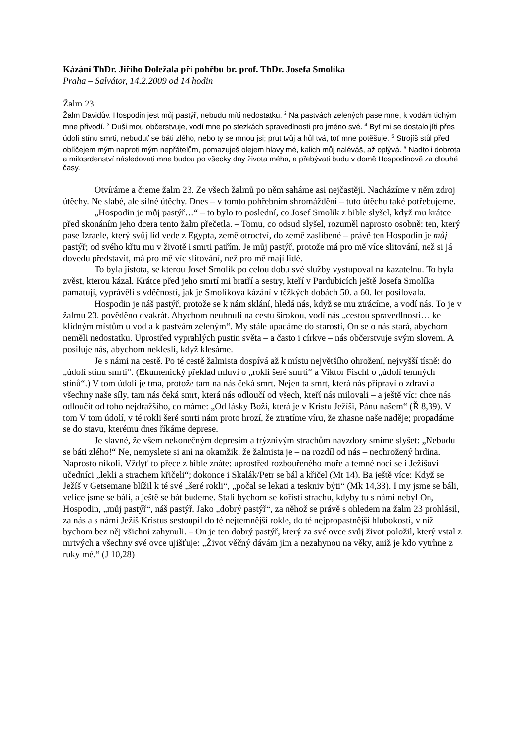Kázání ThDr. Jiřího Doležala při pohřbu br. prof. ThDr. Josefa Smolíka
Praha – Salvátor, 14.2.2009 od 14 hodin
Žalm 23:
Žalm Davidův. Hospodin jest můj pastýř, nebudu míti nedostatku. <sup>2</sup> Na pastvách zelených pase mne, k vodám tichým mne přivodí. <sup>3</sup> Duši mou občerstvuje, vodí mne po stezkách spravedlnosti pro jméno své. <sup>4</sup> Byť mi se dostalo jíti přes údolí stínu smrti, nebuduť se báti zlého, nebo ty se mnou jsi; prut tvůj a hůl tvá, toť mne potěšuje. <sup>5</sup> Strojíš stůl před oblíčejem mým naproti mým nepřátelům, pomazuješ olejem hlavy mé, kalich můj naléváš, až oplývá. <sup>6</sup> Nadto i dobrota a milosrdenství následovati mne budou po všecky dny života mého, a přebývati budu v domě Hospodinově za dlouhé časy.
Otvíráme a čteme žalm 23. Ze všech žalmů po něm saháme asi nejčastěji. Nacházíme v něm zdroj útěchy. Ne slabé, ale silné útěchy. Dnes – v tomto pohřebním shromáždění – tuto útěchu také potřebujeme.
„Hospodin je můj pastýř…“ – to bylo to poslední, co Josef Smolík z bible slyšel, když mu krátce před skonáním jeho dcera tento žalm přečetla. – Tomu, co odsud slyšel, rozuměl naprosto osobně: ten, který pase Izraele, který svůj lid vede z Egypta, země otroctví, do země zaslíbené – právě ten Hospodin je můj pastýř; od svého křtu mu v životě i smrti patřím. Je můj pastýř, protože má pro mě více slitování, než si já dovedu představit, má pro mě víc slitování, než pro mě mají lidé.
To byla jistota, se kterou Josef Smolík po celou dobu své služby vystupoval na kazatelnu. To byla zvěst, kterou kázal. Krátce před jeho smrtí mi bratří a sestry, kteří v Pardubicích ještě Josefa Smolíka pamatují, vyprávěli s vděčností, jak je Smolíkova kázání v těžkých dobách 50. a 60. let posilovala.
Hospodin je náš pastýř, protože se k nám sklání, hledá nás, když se mu ztrácíme, a vodí nás. To je v žalmu 23. pověděno dvakrát. Abychom neuhnuli na cestu širokou, vodí nás „cestou spravedlnosti… ke klidným místům u vod a k pastvám zeleným“. My stále upadáme do starostí, On se o nás stará, abychom neměli nedostatku. Uprostřed vyprahlých pustin světa – a často i církve – nás občerstvuje svým slovem. A posiluje nás, abychom neklesli, když klesáme.
Je s námi na cestě. Po té cestě žalmista dospívá až k místu největšího ohrožení, nejvyšší tísně: do „údolí stínu smrti“. (Ekumenický překlad mluví o „rokli šeré smrti“ a Viktor Fischl o „údolí temných stínů“.) V tom údolí je tma, protože tam na nás čeká smrt. Nejen ta smrt, která nás připraví o zdraví a všechny naše síly, tam nás čeká smrt, která nás odloučí od všech, kteří nás milovali – a ještě víc: chce nás odloučit od toho nejdražšího, co máme: „Od lásky Boží, která je v Kristu Ježíši, Pánu našem“ (Ř 8,39). V tom V tom údolí, v té rokli šeré smrti nám proto hrozí, že ztratíme víru, že zhasne naše naděje; propadáme se do stavu, kterému dnes říkáme deprese.
Je slavné, že všem nekonečným depresím a trýznivým strachům navzdory smíme slyšet: „Nebudu se báti zlého!“ Ne, nemyslete si ani na okamžik, že žalmista je – na rozdíl od nás – neohrožený hrdina. Naprosto nikoli. Vždyť to přece z bible znáte: uprostřed rozbouřeného moře a temné noci se i Ježíšovi učedníci „lekli a strachem křičeli“; dokonce i Skalák/Petr se bál a křičel (Mt 14). Ba ještě více: Když se Ježíš v Getsemane blížil k té své „šeré rokli“, „počal se lekati a teskniv býti“ (Mk 14,33). I my jsme se báli, velice jsme se báli, a ještě se bát budeme. Stali bychom se kořistí strachu, kdyby tu s námi nebyl On, Hospodin, „můj pastýř“, náš pastýř. Jako „dobrý pastýř“, za něhož se právě s ohledem na žalm 23 prohlásil, za nás a s námi Ježíš Kristus sestoupil do té nejtemnější rokle, do té nejpropastnější hlubokosti, v níž bychom bez něj všichni zahynuli. – On je ten dobrý pastýř, který za své ovce svůj život položil, který vstal z mrtvých a všechny své ovce ujišťuje: „Život věčný dávám jim a nezahynou na věky, aniž je kdo vytrhne z ruky mé.“ (J 10,28)